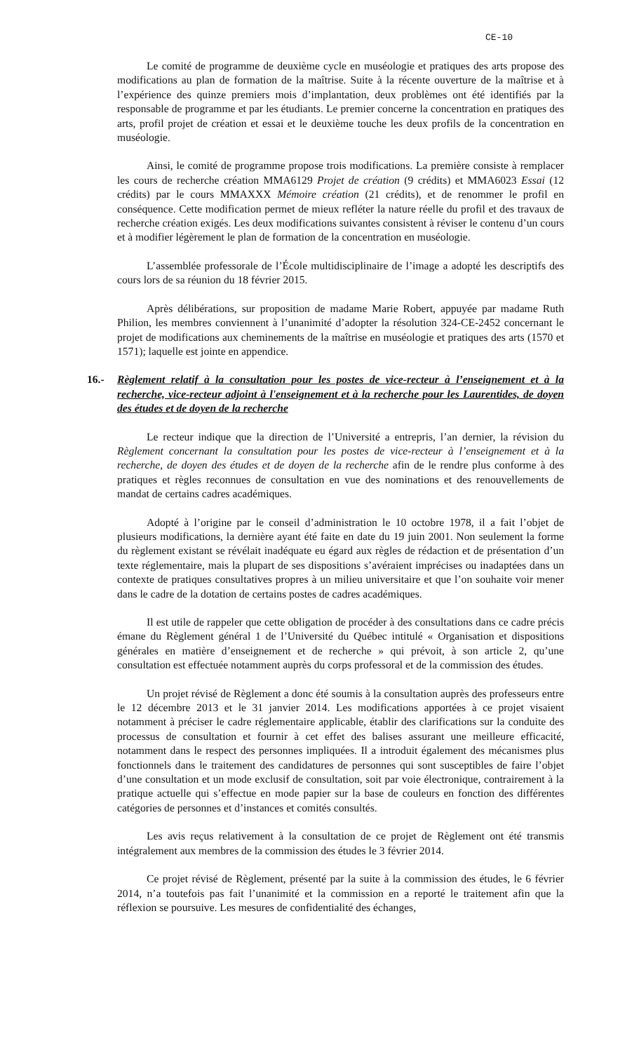CE-10
Le comité de programme de deuxième cycle en muséologie et pratiques des arts propose des modifications au plan de formation de la maîtrise. Suite à la récente ouverture de la maîtrise et à l’expérience des quinze premiers mois d’implantation, deux problèmes ont été identifiés par la responsable de programme et par les étudiants. Le premier concerne la concentration en pratiques des arts, profil projet de création et essai et le deuxième touche les deux profils de la concentration en muséologie.
Ainsi, le comité de programme propose trois modifications. La première consiste à remplacer les cours de recherche création MMA6129 Projet de création (9 crédits) et MMA6023 Essai (12 crédits) par le cours MMAXXX Mémoire création (21 crédits), et de renommer le profil en conséquence. Cette modification permet de mieux refléter la nature réelle du profil et des travaux de recherche création exigés. Les deux modifications suivantes consistent à réviser le contenu d’un cours et à modifier légèrement le plan de formation de la concentration en muséologie.
L’assemblée professorale de l’École multidisciplinaire de l’image a adopté les descriptifs des cours lors de sa réunion du 18 février 2015.
Après délibérations, sur proposition de madame Marie Robert, appuyée par madame Ruth Philion, les membres conviennent à l’unanimité d’adopter la résolution 324-CE-2452 concernant le projet de modifications aux cheminements de la maîtrise en muséologie et pratiques des arts (1570 et 1571); laquelle est jointe en appendice.
16.- Règlement relatif à la consultation pour les postes de vice-recteur à l’enseignement et à la recherche, vice-recteur adjoint à l'enseignement et à la recherche pour les Laurentides, de doyen des études et de doyen de la recherche
Le recteur indique que la direction de l’Université a entrepris, l’an dernier, la révision du Règlement concernant la consultation pour les postes de vice-recteur à l’enseignement et à la recherche, de doyen des études et de doyen de la recherche afin de le rendre plus conforme à des pratiques et règles reconnues de consultation en vue des nominations et des renouvellements de mandat de certains cadres académiques.
Adopté à l’origine par le conseil d’administration le 10 octobre 1978, il a fait l’objet de plusieurs modifications, la dernière ayant été faite en date du 19 juin 2001. Non seulement la forme du règlement existant se révélait inadéquate eu égard aux règles de rédaction et de présentation d’un texte réglementaire, mais la plupart de ses dispositions s’avéraient imprécises ou inadaptées dans un contexte de pratiques consultatives propres à un milieu universitaire et que l’on souhaite voir mener dans le cadre de la dotation de certains postes de cadres académiques.
Il est utile de rappeler que cette obligation de procéder à des consultations dans ce cadre précis émane du Règlement général 1 de l’Université du Québec intitulé « Organisation et dispositions générales en matière d’enseignement et de recherche » qui prévoit, à son article 2, qu’une consultation est effectuée notamment auprès du corps professoral et de la commission des études.
Un projet révisé de Règlement a donc été soumis à la consultation auprès des professeurs entre le 12 décembre 2013 et le 31 janvier 2014. Les modifications apportées à ce projet visaient notamment à préciser le cadre réglementaire applicable, établir des clarifications sur la conduite des processus de consultation et fournir à cet effet des balises assurant une meilleure efficacité, notamment dans le respect des personnes impliquées. Il a introduit également des mécanismes plus fonctionnels dans le traitement des candidatures de personnes qui sont susceptibles de faire l’objet d’une consultation et un mode exclusif de consultation, soit par voie électronique, contrairement à la pratique actuelle qui s’effectue en mode papier sur la base de couleurs en fonction des différentes catégories de personnes et d’instances et comités consultés.
Les avis reçus relativement à la consultation de ce projet de Règlement ont été transmis intégralement aux membres de la commission des études le 3 février 2014.
Ce projet révisé de Règlement, présenté par la suite à la commission des études, le 6 février 2014, n’a toutefois pas fait l’unanimité et la commission en a reporté le traitement afin que la réflexion se poursuive. Les mesures de confidentialité des échanges,